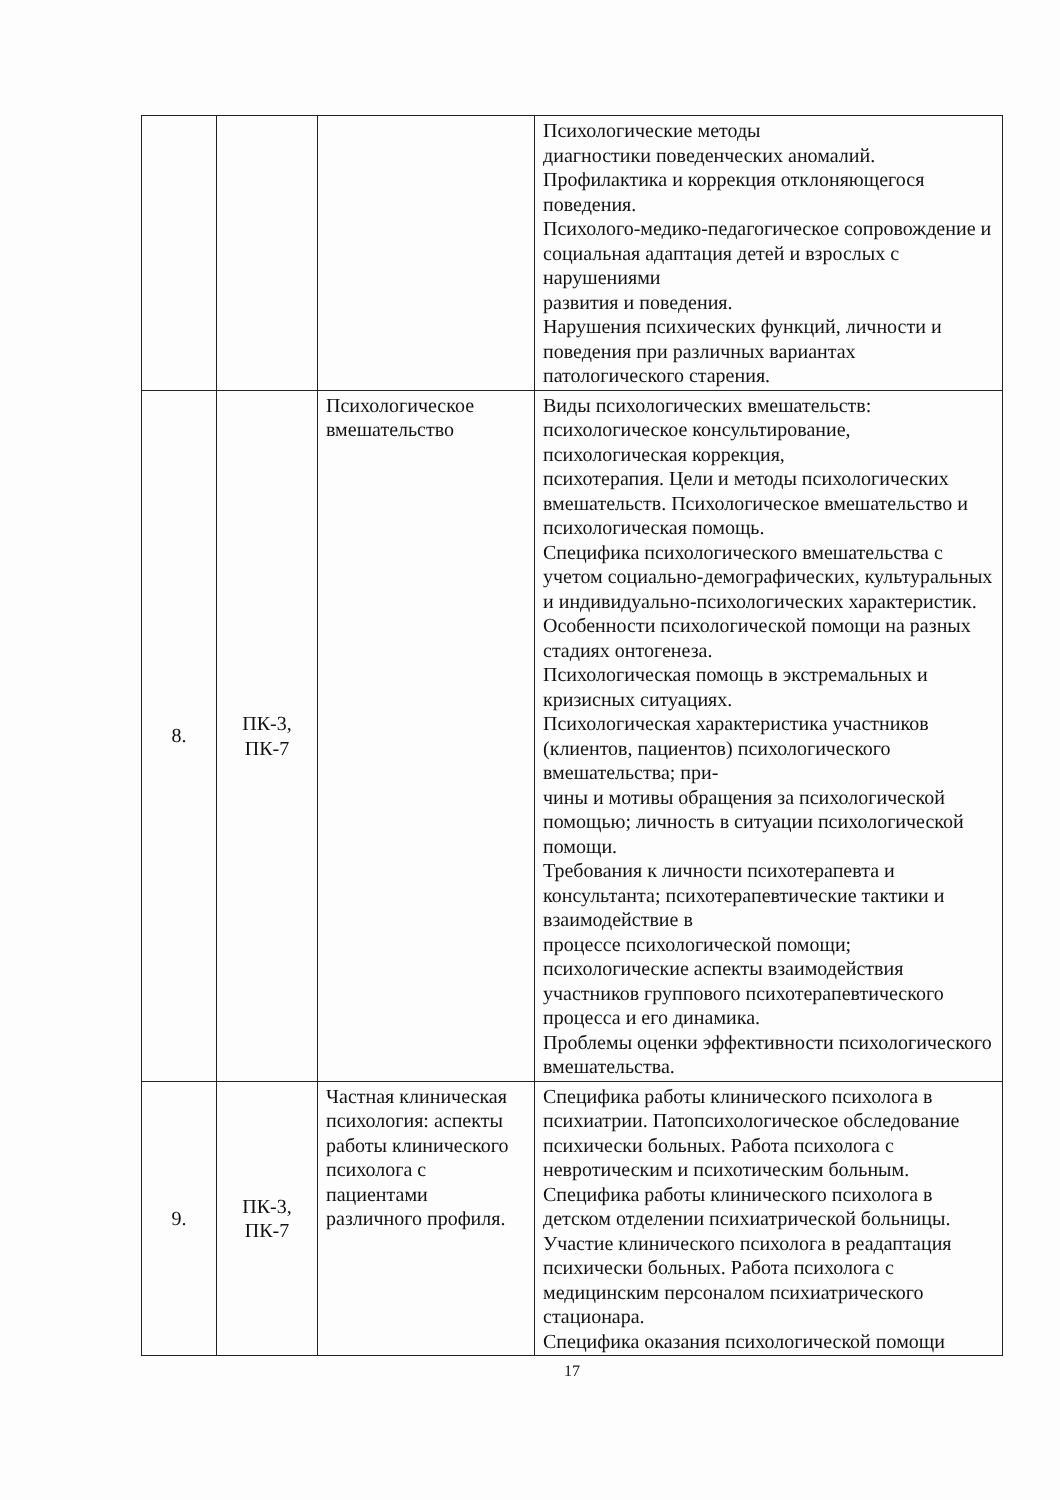| | | | Психологические методы диагностики поведенческих аномалий. Профилактика и коррекция отклоняющегося поведения. Психолого-медико-педагогическое сопровождение и социальная адаптация детей и взрослых с нарушениями развития и поведения. Нарушения психических функций, личности и поведения при различных вариантах патологического старения. |
| 8. | ПК-3, ПК-7 | Психологическое вмешательство | Виды психологических вмешательств: психологическое консультирование, психологическая коррекция, психотерапия. Цели и методы психологических вмешательств. Психологическое вмешательство и психологическая помощь. Специфика психологического вмешательства с учетом социально-демографических, культуральных и индивидуально-психологических характеристик. Особенности психологической помощи на разных стадиях онтогенеза. Психологическая помощь в экстремальных и кризисных ситуациях. Психологическая характеристика участников (клиентов, пациентов) психологического вмешательства; при- чины и мотивы обращения за психологической помощью; личность в ситуации психологической помощи. Требования к личности психотерапевта и консультанта; психотерапевтические тактики и взаимодействие в процессе психологической помощи; психологические аспекты взаимодействия участников группового психотерапевтического процесса и его динамика. Проблемы оценки эффективности психологического вмешательства. |
| 9. | ПК-3, ПК-7 | Частная клиническая психология: аспекты работы клинического психолога с пациентами различного профиля. | Специфика работы клинического психолога в психиатрии. Патопсихологическое обследование психически больных. Работа психолога с невротическим и психотическим больным. Специфика работы клинического психолога в детском отделении психиатрической больницы. Участие клинического психолога в реадаптация психически больных. Работа психолога с медицинским персоналом психиатрического стационара. Специфика оказания психологической помощи |
17